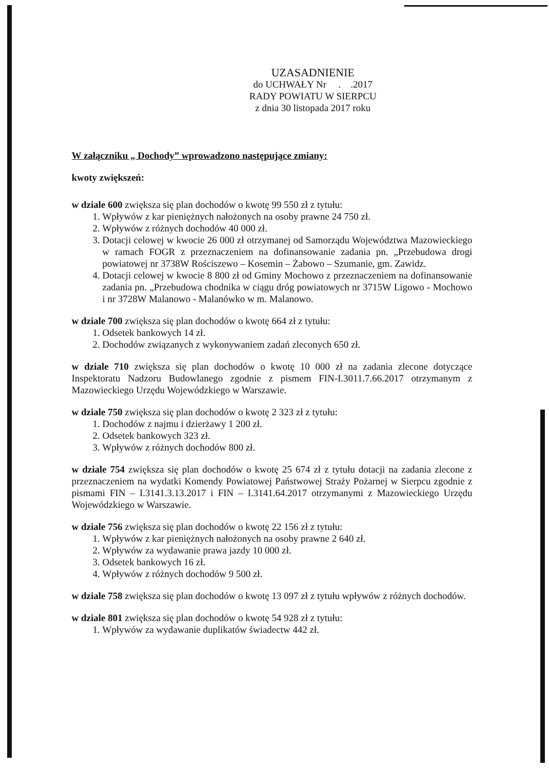UZASADNIENIE
do UCHWAŁY Nr . .2017
RADY POWIATU W SIERPCU
z dnia 30 listopada 2017 roku
W załączniku „ Dochody” wprowadzono następujące zmiany:
kwoty zwiększeń:
w dziale 600 zwiększa się plan dochodów o kwotę 99 550 zł z tytułu:
1. Wpływów z kar pieniężnych nałożonych na osoby prawne 24 750 zł.
2. Wpływów z różnych dochodów 40 000 zł.
3. Dotacji celowej w kwocie 26 000 zł otrzymanej od Samorządu Województwa Mazowieckiego w ramach FOGR z przeznaczeniem na dofinansowanie zadania pn. „Przebudowa drogi powiatowej nr 3738W Rościszewo – Kosemin – Żabowo – Szumanie, gm. Zawidz.
4. Dotacji celowej w kwocie 8 800 zł od Gminy Mochowo z przeznaczeniem na dofinansowanie zadania pn. „Przebudowa chodnika w ciągu dróg powiatowych nr 3715W Ligowo - Mochowo i nr 3728W Malanowo - Malanówko w m. Malanowo.
w dziale 700 zwiększa się plan dochodów o kwotę 664 zł z tytułu:
1. Odsetek bankowych 14 zł.
2. Dochodów związanych z wykonywaniem zadań zleconych 650 zł.
w dziale 710 zwiększa się plan dochodów o kwotę 10 000 zł na zadania zlecone dotyczące Inspektoratu Nadzoru Budowlanego zgodnie z pismem FIN-I.3011.7.66.2017 otrzymanym z Mazowieckiego Urzędu Wojewódzkiego w Warszawie.
w dziale 750 zwiększa się plan dochodów o kwotę 2 323 zł z tytułu:
1. Dochodów z najmu i dzierżawy 1 200 zł.
2. Odsetek bankowych 323 zł.
3. Wpływów z różnych dochodów 800 zł.
w dziale 754 zwiększa się plan dochodów o kwotę 25 674 zł z tytułu dotacji na zadania zlecone z przeznaczeniem na wydatki Komendy Powiatowej Państwowej Straży Pożarnej w Sierpcu zgodnie z pismami FIN – I.3141.3.13.2017 i FIN – I.3141.64.2017 otrzymanymi z Mazowieckiego Urzędu Wojewódzkiego w Warszawie.
w dziale 756 zwiększa się plan dochodów o kwotę 22 156 zł z tytułu:
1. Wpływów z kar pieniężnych nałożonych na osoby prawne 2 640 zł.
2. Wpływów za wydawanie prawa jazdy 10 000 zł.
3. Odsetek bankowych 16 zł.
4. Wpływów z różnych dochodów 9 500 zł.
w dziale 758 zwiększa się plan dochodów o kwotę 13 097 zł z tytułu wpływów z różnych dochodów.
w dziale 801 zwiększa się plan dochodów o kwotę 54 928 zł z tytułu:
1. Wpływów za wydawanie duplikatów świadectw 442 zł.